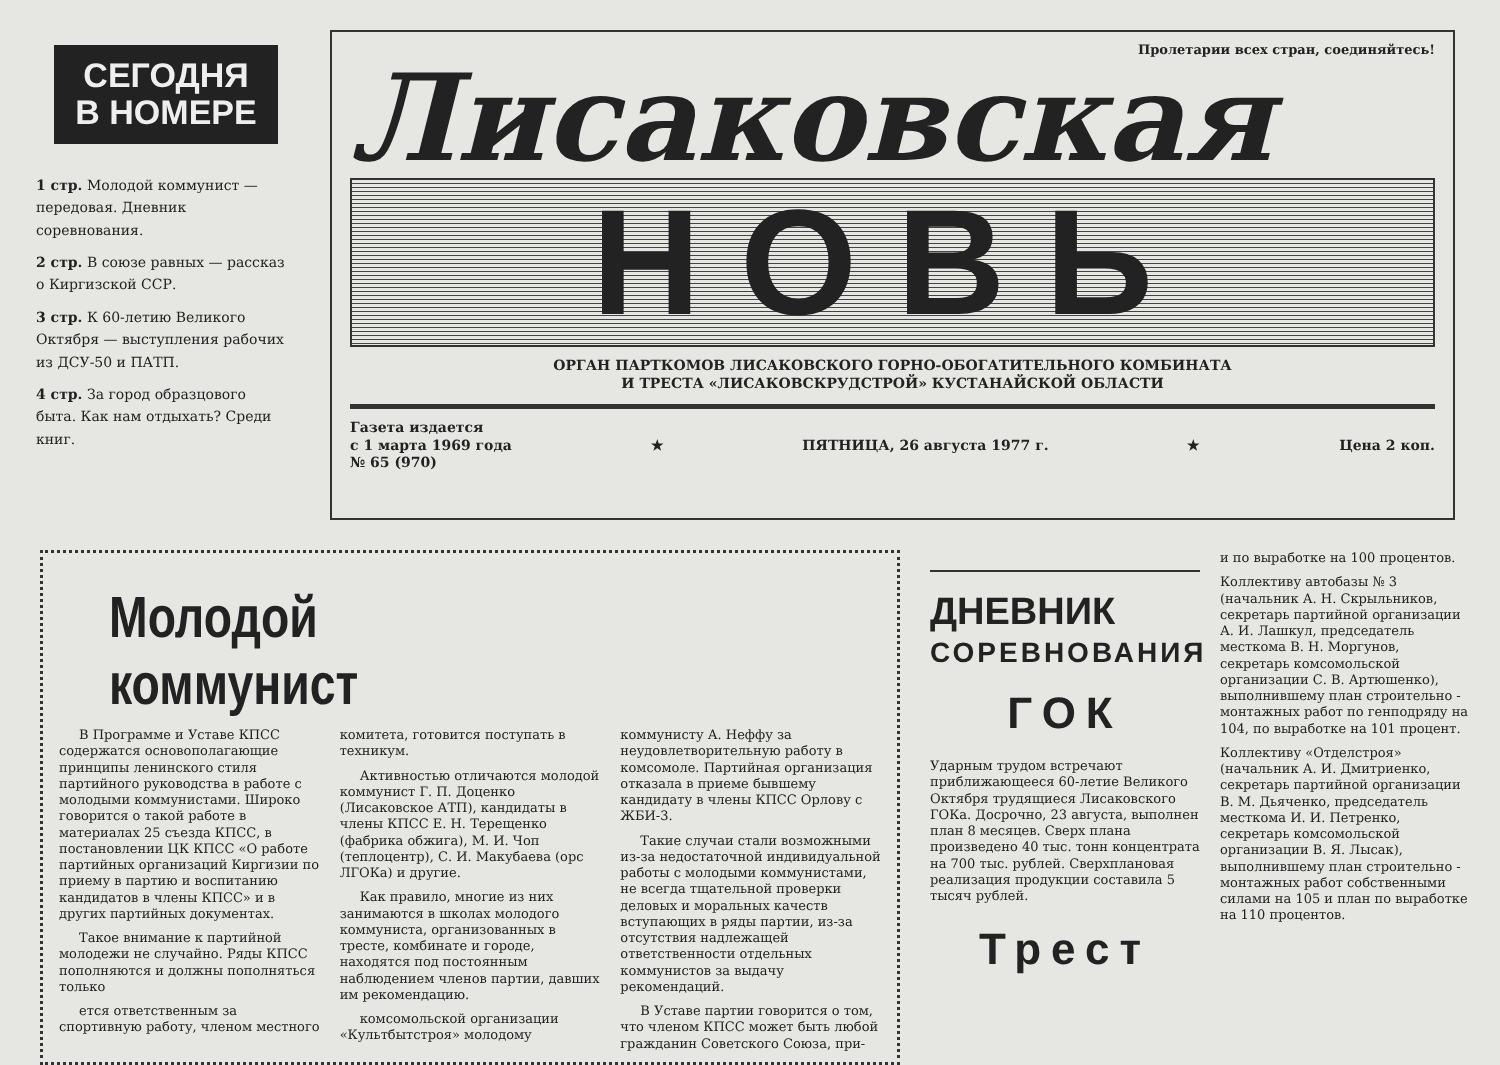СЕГОДНЯ
В НОМЕРЕ
1 стр. Молодой коммунист — передовая. Дневник соревнования.
2 стр. В союзе равных — рассказ о Киргизской ССР.
3 стр. К 60-летию Великого Октября — выступления рабочих из ДСУ-50 и ПАТП.
4 стр. За город образцового быта. Как нам отдыхать? Среди книг.
Пролетарии всех стран, соединяйтесь!
Лисаковская
НОВЬ
ОРГАН ПАРТКОМОВ ЛИСАКОВСКОГО ГОРНО-ОБОГАТИТЕЛЬНОГО КОМБИНАТА
И ТРЕСТА «ЛИСАКОВСКРУДСТРОЙ» КУСТАНАЙСКОЙ ОБЛАСТИ
Газета издается
с 1 марта 1969 года
№ 65 (970)
★ ПЯТНИЦА, 26 августа 1977 г. ★ Цена 2 коп.
Молодой коммунист
В Программе и Уставе КПСС содержатся основополагающие принципы ленинского стиля партийного руководства в работе с молодыми коммунистами. Широко говорится о такой работе в материалах 25 съезда КПСС, в постановлении ЦК КПСС «О работе партийных организаций Киргизии по приему в партию и воспитанию кандидатов в члены КПСС» и в других партийных документах.
Такое внимание к партийной молодежи не случайно. Ряды КПСС пополняются и должны пополняться только
ется ответственным за спортивную работу, членом местного комитета, готовится поступать в техникум.
Активностью отличаются молодой коммунист Г. П. Доценко (Лисаковское АТП), кандидаты в члены КПСС Е. Н. Терещенко (фабрика обжига), М. И. Чоп (теплоцентр), С. И. Макубаева (орс ЛГОКа) и другие.
Как правило, многие из них занимаются в школах молодого коммуниста, организованных в тресте, комбинате и городе, находятся под постоянным наблюдением членов партии, давших им рекомендацию.
комсомольской организации «Культбытстроя» молодому коммунисту А. Неффу за неудовлетворительную работу в комсомоле. Партийная организация отказала в приеме бывшему кандидату в члены КПСС Орлову с ЖБИ-3.
Такие случаи стали возможными из-за недостаточной индивидуальной работы с молодыми коммунистами, не всегда тщательной проверки деловых и моральных качеств вступающих в ряды партии, из-за отсутствия надлежащей ответственности отдельных коммунистов за выдачу рекомендаций.
В Уставе партии говорится о том, что членом КПСС может быть любой гражданин Советского Союза, при-
ДНЕВНИК
СОРЕВНОВАНИЯ
ГОК
Ударным трудом встречают приближающееся 60-летие Великого Октября трудящиеся Лисаковского ГОКа. Досрочно, 23 августа, выполнен план 8 месяцев. Сверх плана произведено 40 тыс. тонн концентрата на 700 тыс. рублей. Сверхплановая реализация продукции составила 5 тысяч рублей.
Трест
и по выработке на 100 процентов.
Коллективу автобазы № 3 (начальник А. Н. Скрыльников, секретарь партийной организации А. И. Лашкул, председатель месткома В. Н. Моргунов, секретарь комсомольской организации С. В. Артюшенко), выполнившему план строительно - монтажных работ по генподряду на 104, по выработке на 101 процент.
Коллективу «Отделстроя» (начальник А. И. Дмитриенко, секретарь партийной организации В. М. Дьяченко, председатель месткома И. И. Петренко, секретарь комсомольской организации В. Я. Лысак), выполнившему план строительно - монтажных работ собственными силами на 105 и план по выработке на 110 процентов.